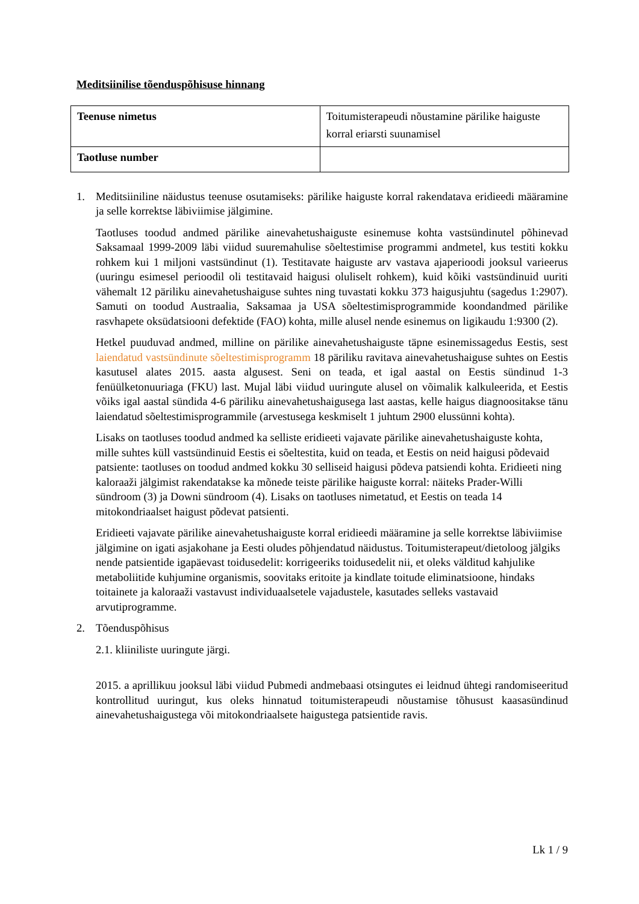Meditsiinilise tõenduspõhisuse hinnang
| Teenuse nimetus | Toitumisterapeudi nõustamine pärilike haiguste korral eriarsti suunamisel |
| Taotluse number | |
1. Meditsiiniline näidustus teenuse osutamiseks: pärilike haiguste korral rakendatava eridieedi määramine ja selle korrektse läbiviimise jälgimine.
Taotluses toodud andmed pärilike ainevahetushaiguste esinemuse kohta vastsündinutel põhinevad Saksamaal 1999-2009 läbi viidud suuremahulise sõeltestimise programmi andmetel, kus testiti kokku rohkem kui 1 miljoni vastsündinut (1). Testitavate haiguste arv vastava ajaperioodi jooksul varieerus (uuringu esimesel perioodil oli testitavaid haigusi oluliselt rohkem), kuid kõiki vastsündinuid uuriti vähemalt 12 päriliku ainevahetushaiguse suhtes ning tuvastati kokku 373 haigusjuhtu (sagedus 1:2907). Samuti on toodud Austraalia, Saksamaa ja USA sõeltestimisprogrammide koondandmed pärilike rasvhapete oksüdatsiooni defektide (FAO) kohta, mille alusel nende esinemus on ligikaudu 1:9300 (2).
Hetkel puuduvad andmed, milline on pärilike ainevahetushaiguste täpne esinemissagedus Eestis, sest laiendatud vastsündinute sõeltestimisprogramm 18 päriliku ravitava ainevahetushaiguse suhtes on Eestis kasutusel alates 2015. aasta algusest. Seni on teada, et igal aastal on Eestis sündinud 1-3 fenüülketonuuriaga (FKU) last. Mujal läbi viidud uuringute alusel on võimalik kalkuleerida, et Eestis võiks igal aastal sündida 4-6 päriliku ainevahetushaigusega last aastas, kelle haigus diagnoositakse tänu laiendatud sõeltestimisprogrammile (arvestusega keskmiselt 1 juhtum 2900 elussünni kohta).
Lisaks on taotluses toodud andmed ka selliste eridieeti vajavate pärilike ainevahetushaiguste kohta, mille suhtes küll vastsündinuid Eestis ei sõeltestita, kuid on teada, et Eestis on neid haigusi põdevaid patsiente: taotluses on toodud andmed kokku 30 selliseid haigusi põdeva patsiendi kohta. Eridieeti ning kaloraaži jälgimist rakendatakse ka mõnede teiste pärilike haiguste korral: näiteks Prader-Willi sündroom (3) ja Downi sündroom (4). Lisaks on taotluses nimetatud, et Eestis on teada 14 mitokondriaalset haigust põdevat patsienti.
Eridieeti vajavate pärilike ainevahetushaiguste korral eridieedi määramine ja selle korrektse läbiviimise jälgimine on igati asjakohane ja Eesti oludes põhjendatud näidustus. Toitumisterapeut/dietoloog jälgiks nende patsientide igapäevast toidusedelit: korrigeeriks toidusedelit nii, et oleks välditud kahjulike metaboliitide kuhjumine organismis, soovitaks eritoite ja kindlate toitude eliminatsioone, hindaks toitainete ja kaloraaži vastavust individuaalsetele vajadustele, kasutades selleks vastavaid arvutiprogramme.
2. Tõenduspõhisus
2.1. kliiniliste uuringute järgi.
2015. a aprillikuu jooksul läbi viidud Pubmedi andmebaasi otsingutes ei leidnud ühtegi randomiseeritud kontrollitud uuringut, kus oleks hinnatud toitumisterapeudi nõustamise tõhusust kaasasündinud ainevahetushaigustega või mitokondriaalsete haigustega patsientide ravis.
Lk 1 / 9